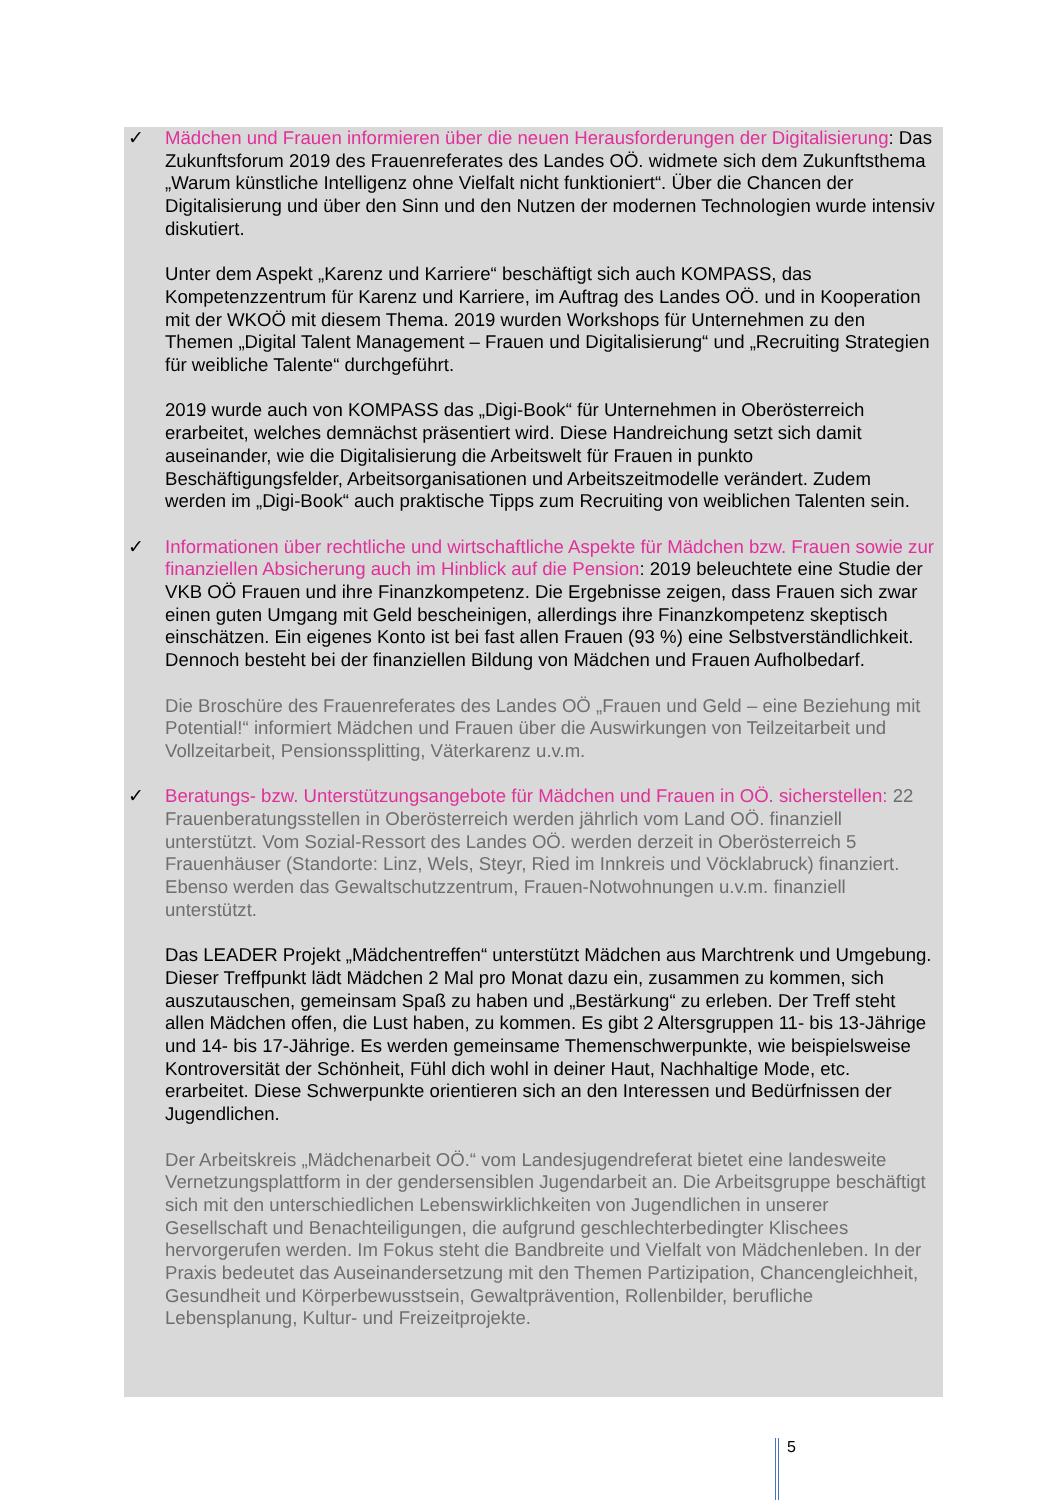✓ Mädchen und Frauen informieren über die neuen Herausforderungen der Digitalisierung: Das Zukunftsforum 2019 des Frauenreferates des Landes OÖ. widmete sich dem Zukunftsthema „Warum künstliche Intelligenz ohne Vielfalt nicht funktioniert“. Über die Chancen der Digitalisierung und über den Sinn und den Nutzen der modernen Technologien wurde intensiv diskutiert.
Unter dem Aspekt „Karenz und Karriere“ beschäftigt sich auch KOMPASS, das Kompetenzzentrum für Karenz und Karriere, im Auftrag des Landes OÖ. und in Kooperation mit der WKOÖ mit diesem Thema. 2019 wurden Workshops für Unternehmen zu den Themen „Digital Talent Management – Frauen und Digitalisierung“ und „Recruiting Strategien für weibliche Talente“ durchgeführt.
2019 wurde auch von KOMPASS das „Digi-Book“ für Unternehmen in Oberösterreich erarbeitet, welches demnächst präsentiert wird. Diese Handreichung setzt sich damit auseinander, wie die Digitalisierung die Arbeitswelt für Frauen in punkto Beschäftigungsfelder, Arbeitsorganisationen und Arbeitszeitmodelle verändert. Zudem werden im „Digi-Book“ auch praktische Tipps zum Recruiting von weiblichen Talenten sein.
✓ Informationen über rechtliche und wirtschaftliche Aspekte für Mädchen bzw. Frauen sowie zur finanziellen Absicherung auch im Hinblick auf die Pension: 2019 beleuchtete eine Studie der VKB OÖ Frauen und ihre Finanzkompetenz. Die Ergebnisse zeigen, dass Frauen sich zwar einen guten Umgang mit Geld bescheinigen, allerdings ihre Finanzkompetenz skeptisch einschätzen. Ein eigenes Konto ist bei fast allen Frauen (93 %) eine Selbstverständlichkeit. Dennoch besteht bei der finanziellen Bildung von Mädchen und Frauen Aufholbedarf.
Die Broschüre des Frauenreferates des Landes OÖ „Frauen und Geld – eine Beziehung mit Potential!“ informiert Mädchen und Frauen über die Auswirkungen von Teilzeitarbeit und Vollzeitarbeit, Pensionssplitting, Väterkarenz u.v.m.
✓ Beratungs- bzw. Unterstützungsangebote für Mädchen und Frauen in OÖ. sicherstellen: 22 Frauenberatungsstellen in Oberösterreich werden jährlich vom Land OÖ. finanziell unterstützt. Vom Sozial-Ressort des Landes OÖ. werden derzeit in Oberösterreich 5 Frauenhäuser (Standorte: Linz, Wels, Steyr, Ried im Innkreis und Vöcklabruck) finanziert. Ebenso werden das Gewaltschutzzentrum, Frauen-Notwohnungen u.v.m. finanziell unterstützt.
Das LEADER Projekt „Mädchentreffen“ unterstützt Mädchen aus Marchtrenk und Umgebung. Dieser Treffpunkt lädt Mädchen 2 Mal pro Monat dazu ein, zusammen zu kommen, sich auszutauschen, gemeinsam Spaß zu haben und „Bestärkung“ zu erleben. Der Treff steht allen Mädchen offen, die Lust haben, zu kommen. Es gibt 2 Altersgruppen 11- bis 13-Jährige und 14- bis 17-Jährige. Es werden gemeinsame Themenschwerpunkte, wie beispielsweise Kontroversität der Schönheit, Fühl dich wohl in deiner Haut, Nachhaltige Mode, etc. erarbeitet. Diese Schwerpunkte orientieren sich an den Interessen und Bedürfnissen der Jugendlichen.
Der Arbeitskreis „Mädchenarbeit OÖ.“ vom Landesjugendreferat bietet eine landesweite Vernetzungsplattform in der gendersensiblen Jugendarbeit an. Die Arbeitsgruppe beschäftigt sich mit den unterschiedlichen Lebenswirklichkeiten von Jugendlichen in unserer Gesellschaft und Benachteiligungen, die aufgrund geschlechterbedingter Klischees hervorgerufen werden. Im Fokus steht die Bandbreite und Vielfalt von Mädchenleben. In der Praxis bedeutet das Auseinandersetzung mit den Themen Partizipation, Chancengleichheit, Gesundheit und Körperbewusstsein, Gewaltprävention, Rollenbilder, berufliche Lebensplanung, Kultur- und Freizeitprojekte.
5